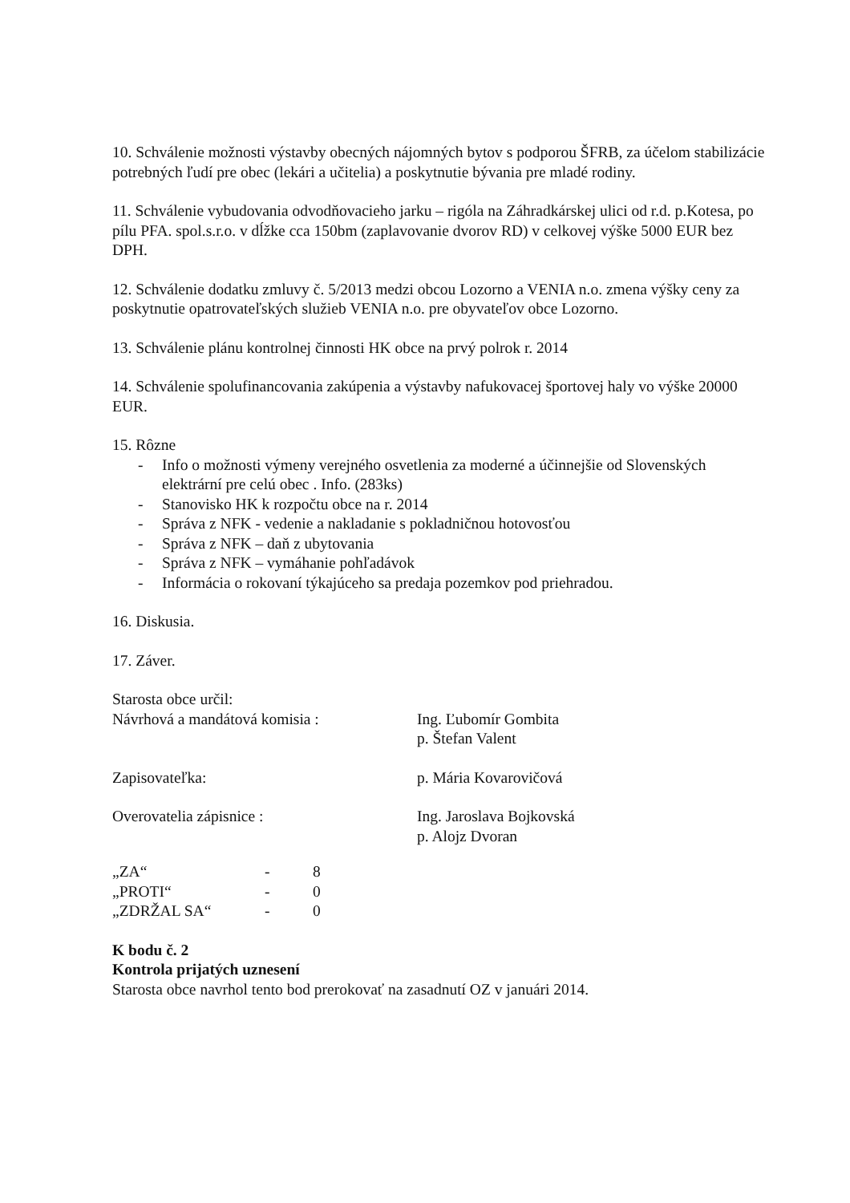10. Schválenie možnosti výstavby obecných nájomných bytov s podporou ŠFRB, za účelom stabilizácie potrebných ľudí pre obec (lekári a učitelia) a poskytnutie bývania pre mladé rodiny.
11. Schválenie vybudovania odvodňovacieho jarku – rigóla na Záhradkárskej ulici od r.d. p.Kotesa, po pílu PFA. spol.s.r.o. v dĺžke cca 150bm (zaplavovanie dvorov RD) v celkovej výške 5000 EUR bez DPH.
12. Schválenie dodatku zmluvy č. 5/2013 medzi obcou Lozorno a VENIA n.o. zmena výšky ceny za poskytnutie opatrovateľských služieb VENIA n.o. pre obyvateľov obce Lozorno.
13. Schválenie plánu kontrolnej činnosti HK obce na prvý polrok r. 2014
14. Schválenie spolufinancovania zakúpenia a výstavby nafukovacej športovej haly vo výške 20000 EUR.
15. Rôzne
- Info o možnosti výmeny verejného osvetlenia za moderné a účinnejšie od Slovenských elektrární pre celú obec . Info. (283ks)
- Stanovisko HK k rozpočtu obce na r. 2014
- Správa z NFK - vedenie a nakladanie s pokladničnou hotovosťou
- Správa z NFK – daň z ubytovania
- Správa z NFK – vymáhanie pohľadávok
- Informácia o rokovaní týkajúceho sa predaja pozemkov pod priehradou.
16. Diskusia.
17. Záver.
Starosta obce určil:
Návrhová a mandátová komisia : Ing. Ľubomír Gombita
p. Štefan Valent
Zapisovateľka: p. Mária Kovarovičová
Overovatelia zápisnice : Ing. Jaroslava Bojkovská
p. Alojz Dvoran
| „ZA“ | - | 8 |
| „PROTI“ | - | 0 |
| „ZDRŽAL SA“ | - | 0 |
K bodu č. 2
Kontrola prijatých uznesení
Starosta obce navrhol tento bod prerokovať na zasadnutí OZ v januári 2014.